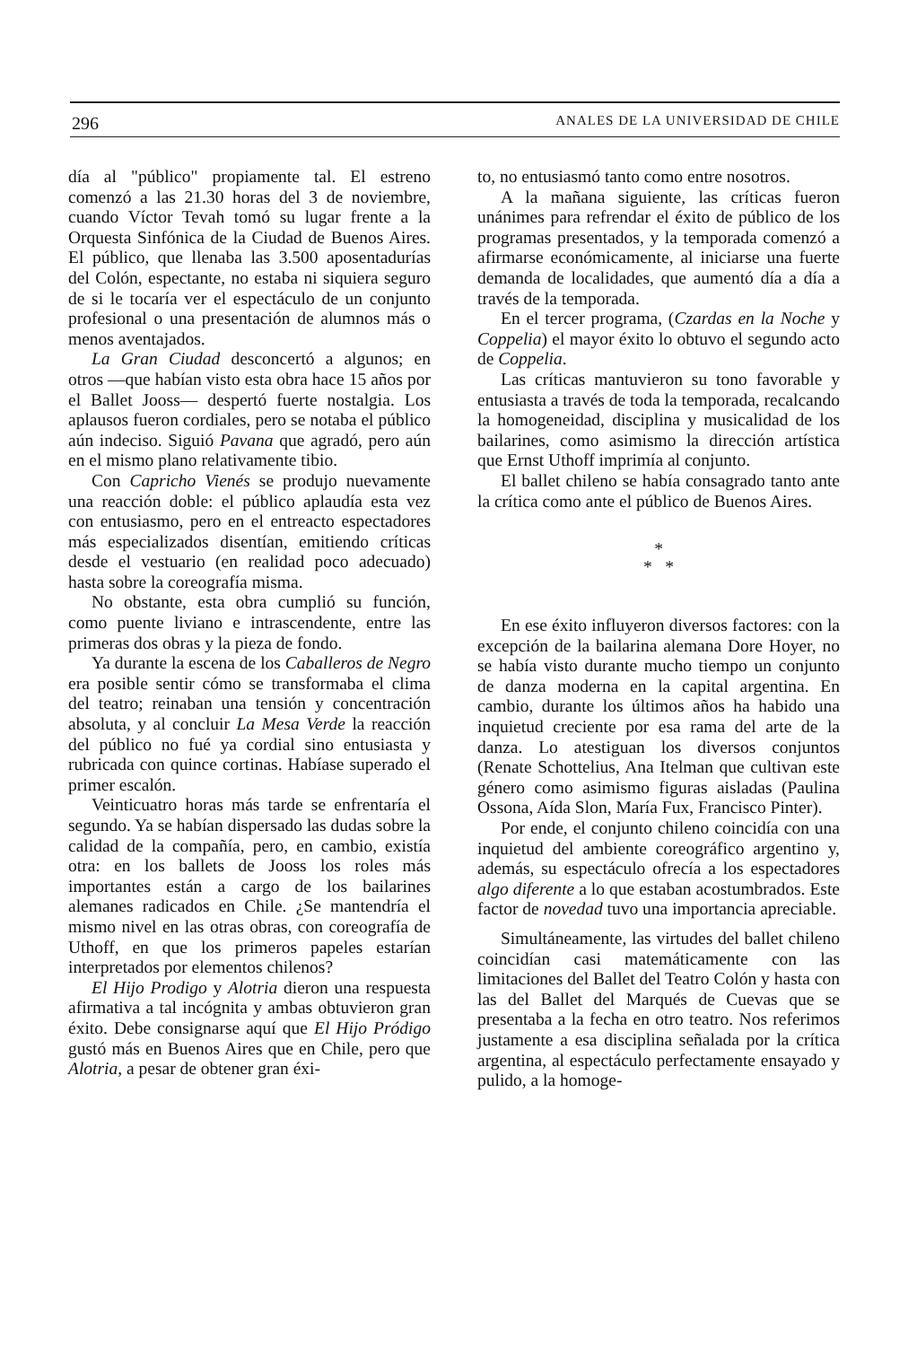296 ANALES DE LA UNIVERSIDAD DE CHILE
día al "público" propiamente tal. El estreno comenzó a las 21.30 horas del 3 de noviembre, cuando Víctor Tevah tomó su lugar frente a la Orquesta Sinfónica de la Ciudad de Buenos Aires. El público, que llenaba las 3.500 aposentadurías del Colón, espectante, no estaba ni siquiera seguro de si le tocaría ver el espectáculo de un conjunto profesional o una presentación de alumnos más o menos aventajados.
La Gran Ciudad desconcertó a algunos; en otros —que habían visto esta obra hace 15 años por el Ballet Jooss— despertó fuerte nostalgia. Los aplausos fueron cordiales, pero se notaba el público aún indeciso. Siguió Pavana que agradó, pero aún en el mismo plano relativamente tibio.
Con Capricho Vienés se produjo nuevamente una reacción doble: el público aplaudía esta vez con entusiasmo, pero en el entreacto espectadores más especializados disentían, emitiendo críticas desde el vestuario (en realidad poco adecuado) hasta sobre la coreografía misma.
No obstante, esta obra cumplió su función, como puente liviano e intrascendente, entre las primeras dos obras y la pieza de fondo.
Ya durante la escena de los Caballeros de Negro era posible sentir cómo se transformaba el clima del teatro; reinaban una tensión y concentración absoluta, y al concluir La Mesa Verde la reacción del público no fué ya cordial sino entusiasta y rubricada con quince cortinas. Habíase superado el primer escalón.
Veinticuatro horas más tarde se enfrentaría el segundo. Ya se habían dispersado las dudas sobre la calidad de la compañía, pero, en cambio, existía otra: en los ballets de Jooss los roles más importantes están a cargo de los bailarines alemanes radicados en Chile. ¿Se mantendría el mismo nivel en las otras obras, con coreografía de Uthoff, en que los primeros papeles estarían interpretados por elementos chilenos?
El Hijo Prodigo y Alotria dieron una respuesta afirmativa a tal incógnita y ambas obtuvieron gran éxito. Debe consignarse aquí que El Hijo Pródigo gustó más en Buenos Aires que en Chile, pero que Alotria, a pesar de obtener gran éxi-
to, no entusiasmó tanto como entre nosotros.
A la mañana siguiente, las críticas fueron unánimes para refrendar el éxito de público de los programas presentados, y la temporada comenzó a afirmarse económicamente, al iniciarse una fuerte demanda de localidades, que aumentó día a día a través de la temporada.
En el tercer programa, (Czardas en la Noche y Coppelia) el mayor éxito lo obtuvo el segundo acto de Coppelia.
Las críticas mantuvieron su tono favorable y entusiasta a través de toda la temporada, recalcando la homogeneidad, disciplina y musicalidad de los bailarines, como asimismo la dirección artística que Ernst Uthoff imprimía al conjunto.
El ballet chileno se había consagrado tanto ante la crítica como ante el público de Buenos Aires.
*
* *
En ese éxito influyeron diversos factores: con la excepción de la bailarina alemana Dore Hoyer, no se había visto durante mucho tiempo un conjunto de danza moderna en la capital argentina. En cambio, durante los últimos años ha habido una inquietud creciente por esa rama del arte de la danza. Lo atestiguan los diversos conjuntos (Renate Schottelius, Ana Itelman que cultivan este género como asimismo figuras aisladas (Paulina Ossona, Aída Slon, María Fux, Francisco Pinter).
Por ende, el conjunto chileno coincidía con una inquietud del ambiente coreográfico argentino y, además, su espectáculo ofrecía a los espectadores algo diferente a lo que estaban acostumbrados. Este factor de novedad tuvo una importancia apreciable.
Simultáneamente, las virtudes del ballet chileno coincidían casi matemáticamente con las limitaciones del Ballet del Teatro Colón y hasta con las del Ballet del Marqués de Cuevas que se presentaba a la fecha en otro teatro. Nos referimos justamente a esa disciplina señalada por la crítica argentina, al espectáculo perfectamente ensayado y pulido, a la homoge-